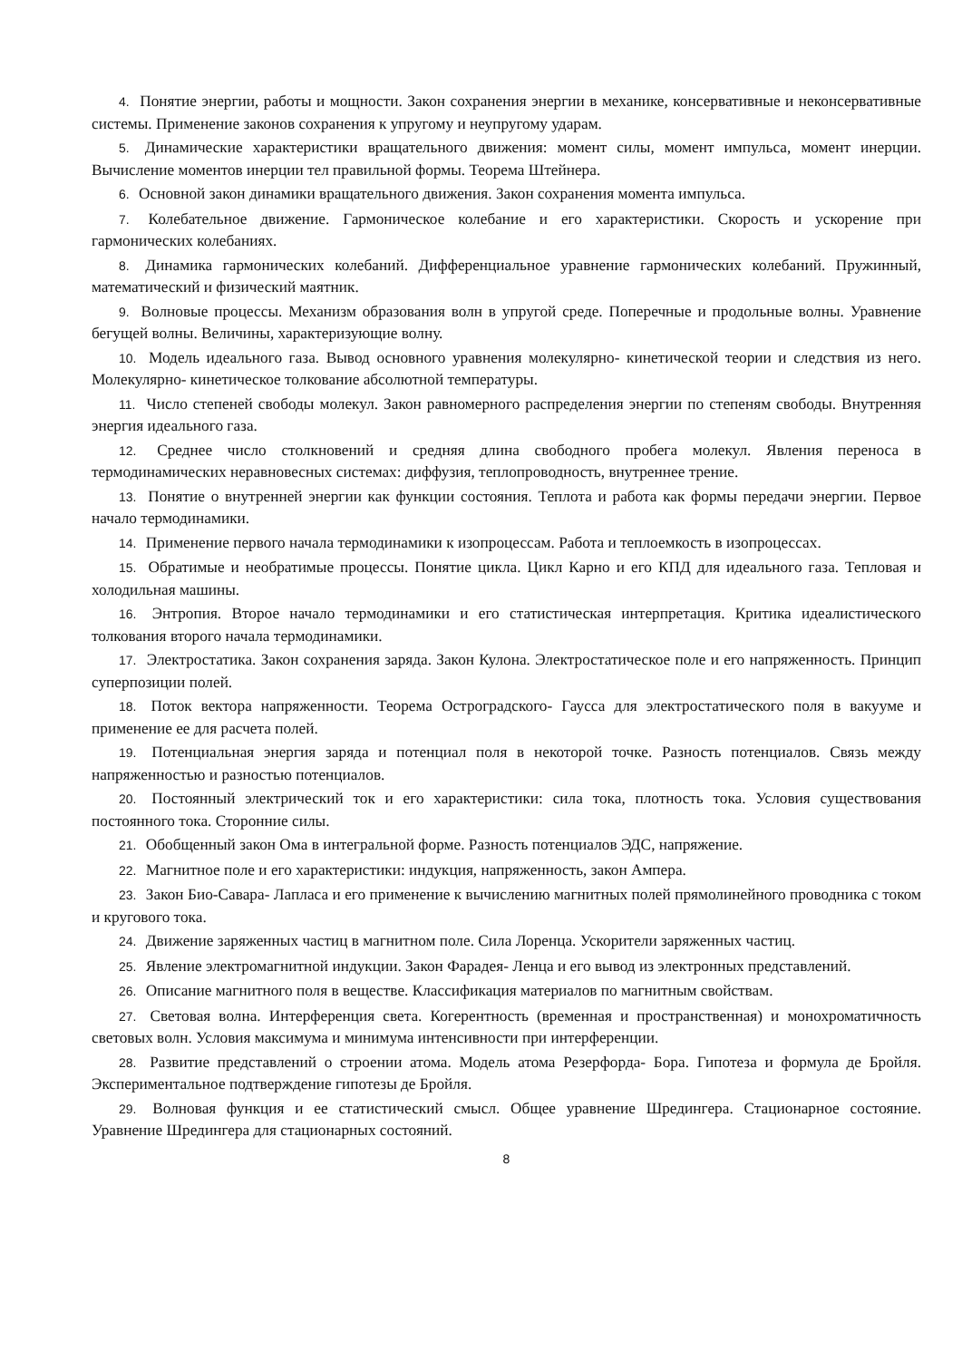4. Понятие энергии, работы и мощности. Закон сохранения энергии в механике, консервативные и неконсервативные системы. Применение законов сохранения к упругому и неупругому ударам.
5. Динамические характеристики вращательного движения: момент силы, момент импульса, момент инерции. Вычисление моментов инерции тел правильной формы. Теорема Штейнера.
6. Основной закон динамики вращательного движения. Закон сохранения момента импульса.
7. Колебательное движение. Гармоническое колебание и его характеристики. Скорость и ускорение при гармонических колебаниях.
8. Динамика гармонических колебаний. Дифференциальное уравнение гармонических колебаний. Пружинный, математический и физический маятник.
9. Волновые процессы. Механизм образования волн в упругой среде. Поперечные и продольные волны. Уравнение бегущей волны. Величины, характеризующие волну.
10. Модель идеального газа. Вывод основного уравнения молекулярно- кинетической теории и следствия из него. Молекулярно- кинетическое толкование абсолютной температуры.
11. Число степеней свободы молекул. Закон равномерного распределения энергии по степеням свободы. Внутренняя энергия идеального газа.
12. Среднее число столкновений и средняя длина свободного пробега молекул. Явления переноса в термодинамических неравновесных системах: диффузия, теплопроводность, внутреннее трение.
13. Понятие о внутренней энергии как функции состояния. Теплота и работа как формы передачи энергии. Первое начало термодинамики.
14. Применение первого начала термодинамики к изопроцессам. Работа и теплоемкость в изопроцессах.
15. Обратимые и необратимые процессы. Понятие цикла. Цикл Карно и его КПД для идеального газа. Тепловая и холодильная машины.
16. Энтропия. Второе начало термодинамики и его статистическая интерпретация. Критика идеалистического толкования второго начала термодинамики.
17. Электростатика. Закон сохранения заряда. Закон Кулона. Электростатическое поле и его напряженность. Принцип суперпозиции полей.
18. Поток вектора напряженности. Теорема Остроградского- Гаусса для электростатического поля в вакууме и применение ее для расчета полей.
19. Потенциальная энергия заряда и потенциал поля в некоторой точке. Разность потенциалов. Связь между напряженностью и разностью потенциалов.
20. Постоянный электрический ток и его характеристики: сила тока, плотность тока. Условия существования постоянного тока. Сторонние силы.
21. Обобщенный закон Ома в интегральной форме. Разность потенциалов ЭДС, напряжение.
22. Магнитное поле и его характеристики: индукция, напряженность, закон Ампера.
23. Закон Био-Савара- Лапласа и его применение к вычислению магнитных полей прямолинейного проводника с током и кругового тока.
24. Движение заряженных частиц в магнитном поле. Сила Лоренца. Ускорители заряженных частиц.
25. Явление электромагнитной индукции. Закон Фарадея- Ленца и его вывод из электронных представлений.
26. Описание магнитного поля в веществе. Классификация материалов по магнитным свойствам.
27. Световая волна. Интерференция света. Когерентность (временная и пространственная) и монохроматичность световых волн. Условия максимума и минимума интенсивности при интерференции.
28. Развитие представлений о строении атома. Модель атома Резерфорда- Бора. Гипотеза и формула де Бройля. Экспериментальное подтверждение гипотезы де Бройля.
29. Волновая функция и ее статистический смысл. Общее уравнение Шредингера. Стационарное состояние. Уравнение Шредингера для стационарных состояний.
8